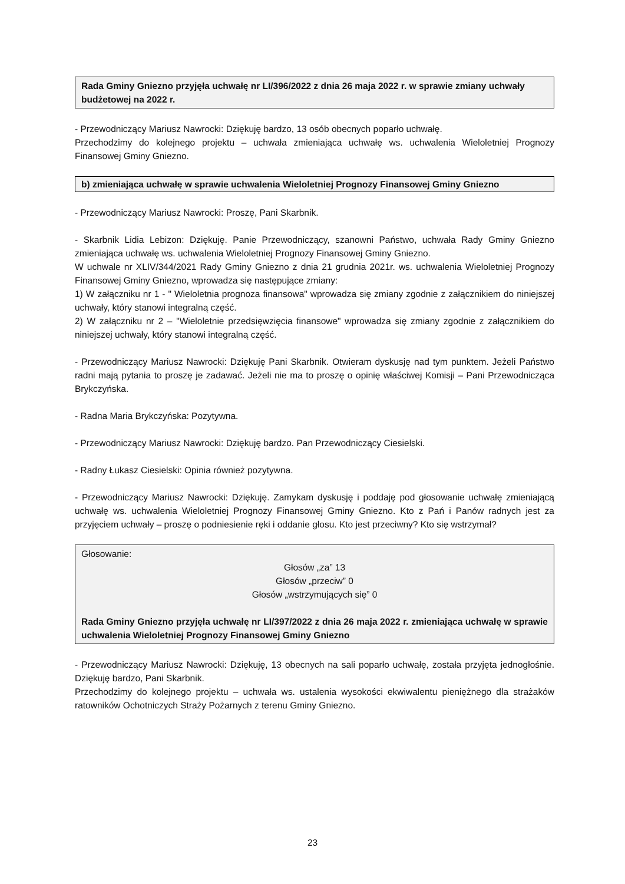Rada Gminy Gniezno przyjęła uchwałę nr LI/396/2022 z dnia 26 maja 2022 r. w sprawie zmiany uchwały budżetowej na 2022 r.
- Przewodniczący Mariusz Nawrocki: Dziękuję bardzo, 13 osób obecnych poparło uchwałę.
Przechodzimy do kolejnego projektu – uchwała zmieniająca uchwałę ws. uchwalenia Wieloletniej Prognozy Finansowej Gminy Gniezno.
b) zmieniająca uchwałę w sprawie uchwalenia Wieloletniej Prognozy Finansowej Gminy Gniezno
- Przewodniczący Mariusz Nawrocki: Proszę, Pani Skarbnik.
- Skarbnik Lidia Lebizon: Dziękuję. Panie Przewodniczący, szanowni Państwo, uchwała Rady Gminy Gniezno zmieniająca uchwałę ws. uchwalenia Wieloletniej Prognozy Finansowej Gminy Gniezno.
W uchwale nr XLIV/344/2021 Rady Gminy Gniezno z dnia 21 grudnia 2021r. ws. uchwalenia Wieloletniej Prognozy Finansowej Gminy Gniezno, wprowadza się następujące zmiany:
1) W załączniku nr 1 - " Wieloletnia prognoza finansowa" wprowadza się zmiany zgodnie z załącznikiem do niniejszej uchwały, który stanowi integralną część.
2) W załączniku nr 2 – "Wieloletnie przedsięwzięcia finansowe" wprowadza się zmiany zgodnie z załącznikiem do niniejszej uchwały, który stanowi integralną część.
- Przewodniczący Mariusz Nawrocki: Dziękuję Pani Skarbnik. Otwieram dyskusję nad tym punktem. Jeżeli Państwo radni mają pytania to proszę je zadawać. Jeżeli nie ma to proszę o opinię właściwej Komisji – Pani Przewodnicząca Brykczyńska.
- Radna Maria Brykczyńska: Pozytywna.
- Przewodniczący Mariusz Nawrocki: Dziękuję bardzo. Pan Przewodniczący Ciesielski.
- Radny Łukasz Ciesielski: Opinia również pozytywna.
- Przewodniczący Mariusz Nawrocki: Dziękuję. Zamykam dyskusję i poddaję pod głosowanie uchwałę zmieniającą uchwałę ws. uchwalenia Wieloletniej Prognozy Finansowej Gminy Gniezno. Kto z Pań i Panów radnych jest za przyjęciem uchwały – proszę o podniesienie ręki i oddanie głosu. Kto jest przeciwny? Kto się wstrzymał?
Głosowanie:
Głosów „za” 13
Głosów „przeciw” 0
Głosów „wstrzymujących się” 0
Rada Gminy Gniezno przyjęła uchwałę nr LI/397/2022 z dnia 26 maja 2022 r. zmieniająca uchwałę w sprawie uchwalenia Wieloletniej Prognozy Finansowej Gminy Gniezno
- Przewodniczący Mariusz Nawrocki: Dziękuję, 13 obecnych na sali poparło uchwałę, została przyjęta jednogłośnie. Dziękuję bardzo, Pani Skarbnik.
Przechodzimy do kolejnego projektu – uchwała ws. ustalenia wysokości ekwiwalentu pieniężnego dla strażaków ratowników Ochotniczych Straży Pożarnych z terenu Gminy Gniezno.
23